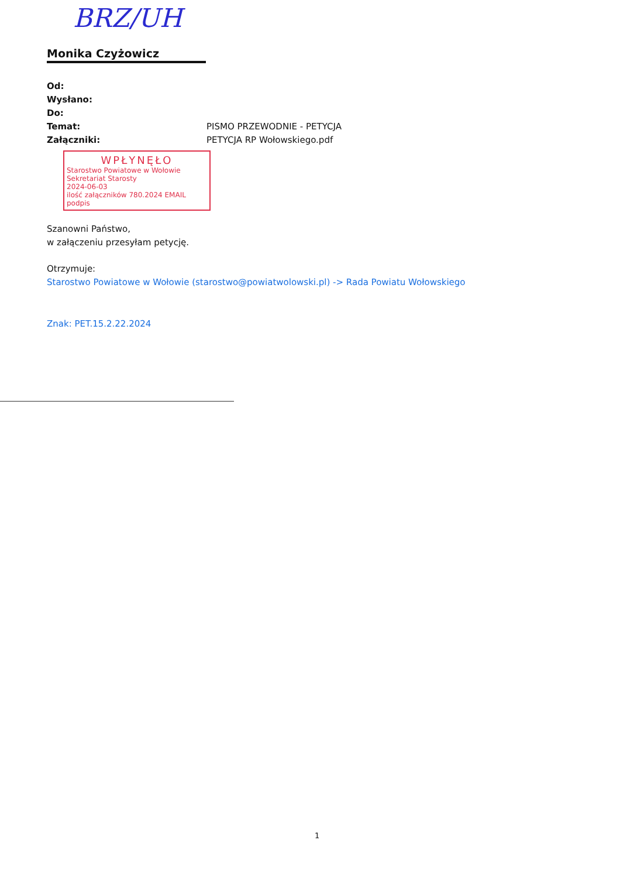BRZ/UH
Monika Czyżowicz
Od:
Wysłano:
Do:
Temat: PISMO PRZEWODNIE - PETYCJA
Załączniki: PETYCJA RP Wołowskiego.pdf
WPŁYNĘŁO
Starostwo Powiatowe w Wołowie
Sekretariat Starosty
2024-06-03
ilość załączników 780.2024 EMAIL
podpis
Szanowni Państwo,
w załączeniu przesyłam petycję.
Otrzymuje:
Starostwo Powiatowe w Wołowie (starostwo@powiatwolowski.pl) -> Rada Powiatu Wołowskiego
Znak: PET.15.2.22.2024
1